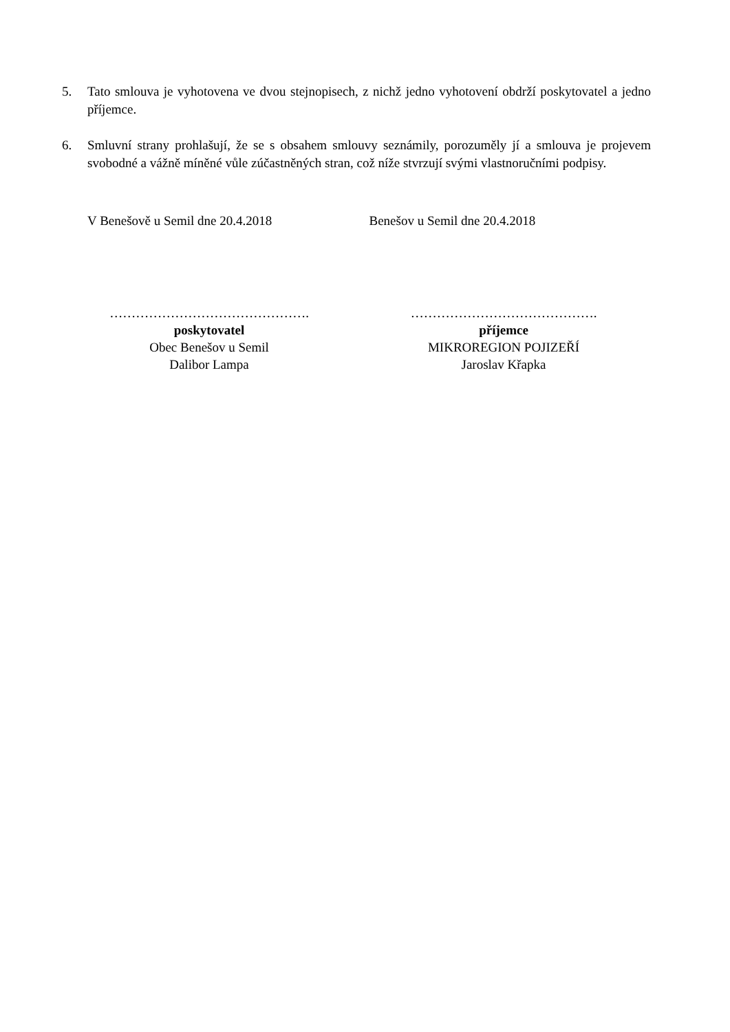5. Tato smlouva je vyhotovena ve dvou stejnopisech, z nichž jedno vyhotovení obdrží poskytovatel a jedno příjemce.
6. Smluvní strany prohlašují, že se s obsahem smlouvy seznámily, porozuměly jí a smlouva je projevem svobodné a vážně míněné vůle zúčastněných stran, což níže stvrzují svými vlastnoručními podpisy.
V Benešově u Semil dne 20.4.2018 Benešov u Semil dne 20.4.2018
……………………………………….
poskytovatel
Obec Benešov u Semil
Dalibor Lampa
…………………………………….
příjemce
MIKROREGION POJIZEŘÍ
Jaroslav Křapka